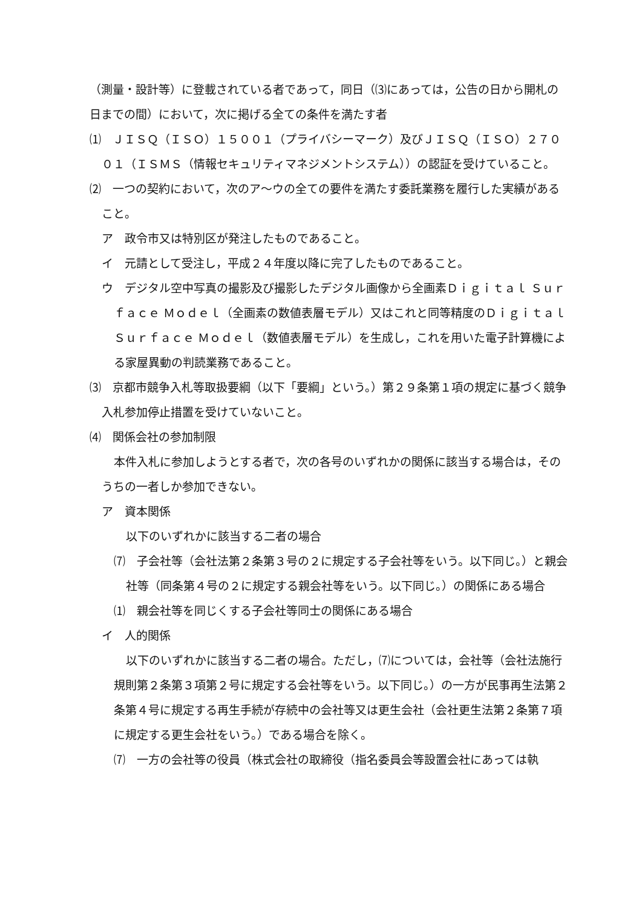（測量・設計等）に登載されている者であって，同日（⑶にあっては，公告の日から開札の日までの間）において，次に掲げる全ての条件を満たす者
⑴　ＪＩＳＱ（ＩＳＯ）１５００１（プライバシーマーク）及びＪＩＳＱ（ＩＳＯ）２７００１（ＩＳＭＳ（情報セキュリティマネジメントシステム））の認証を受けていること。
⑵　一つの契約において，次のア～ウの全ての要件を満たす委託業務を履行した実績があること。
ア　政令市又は特別区が発注したものであること。
イ　元請として受注し，平成２４年度以降に完了したものであること。
ウ　デジタル空中写真の撮影及び撮影したデジタル画像から全画素Ｄｉｇｉｔａｌ Ｓｕｒｆａｃｅ Ｍｏｄｅｌ（全画素の数値表層モデル）又はこれと同等精度のＤｉｇｉｔａｌ Ｓｕｒｆａｃｅ Ｍｏｄｅｌ（数値表層モデル）を生成し，これを用いた電子計算機による家屋異動の判読業務であること。
⑶　京都市競争入札等取扱要綱（以下「要綱」という。）第２９条第１項の規定に基づく競争入札参加停止措置を受けていないこと。
⑷　関係会社の参加制限
本件入札に参加しようとする者で，次の各号のいずれかの関係に該当する場合は，そのうちの一者しか参加できない。
ア　資本関係
以下のいずれかに該当する二者の場合
⑺　子会社等（会社法第２条第３号の２に規定する子会社等をいう。以下同じ。）と親会社等（同条第４号の２に規定する親会社等をいう。以下同じ。）の関係にある場合
⑴　親会社等を同じくする子会社等同士の関係にある場合
イ　人的関係
以下のいずれかに該当する二者の場合。ただし，⑺については，会社等（会社法施行規則第２条第３項第２号に規定する会社等をいう。以下同じ。）の一方が民事再生法第２条第４号に規定する再生手続が存続中の会社等又は更生会社（会社更生法第２条第７項に規定する更生会社をいう。）である場合を除く。
⑺　一方の会社等の役員（株式会社の取締役（指名委員会等設置会社にあっては執